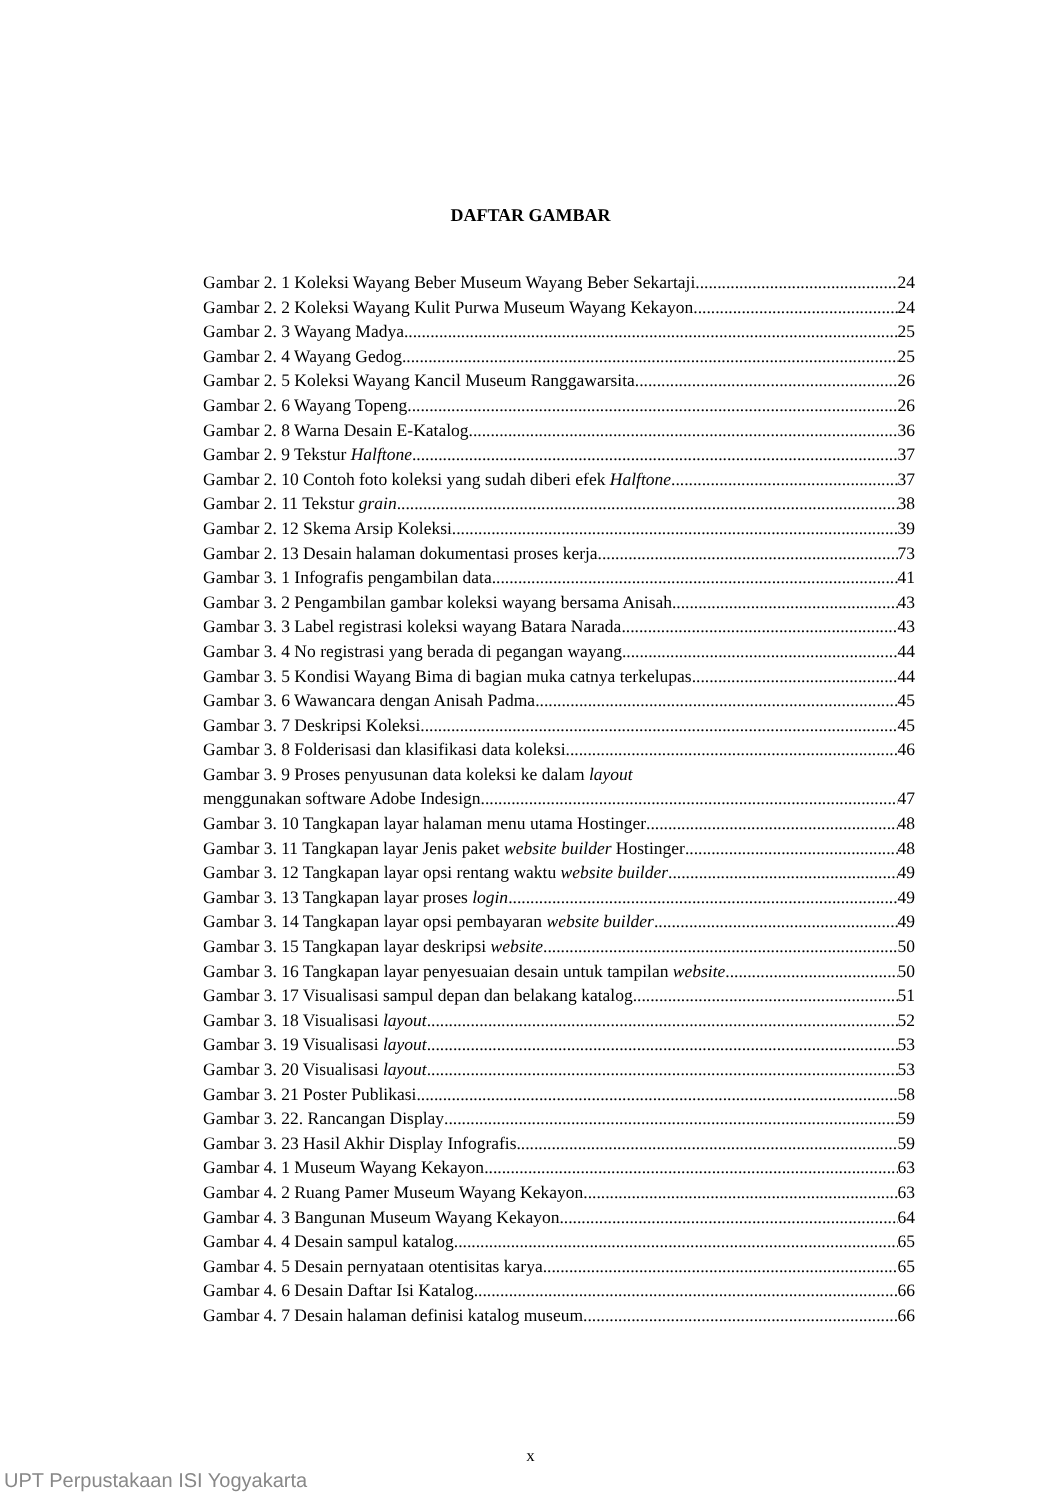DAFTAR GAMBAR
Gambar 2. 1 Koleksi Wayang Beber Museum Wayang Beber Sekartaji 24
Gambar 2. 2 Koleksi Wayang Kulit Purwa Museum Wayang Kekayon 24
Gambar 2. 3 Wayang Madya 25
Gambar 2. 4 Wayang Gedog 25
Gambar 2. 5 Koleksi Wayang Kancil Museum Ranggawarsita 26
Gambar 2. 6 Wayang Topeng 26
Gambar 2. 8 Warna Desain E-Katalog 36
Gambar 2. 9 Tekstur Halftone 37
Gambar 2. 10 Contoh foto koleksi yang sudah diberi efek Halftone 37
Gambar 2. 11 Tekstur grain 38
Gambar 2. 12 Skema Arsip Koleksi 39
Gambar 2. 13 Desain halaman dokumentasi proses kerja 73
Gambar 3. 1 Infografis pengambilan data 41
Gambar 3. 2 Pengambilan gambar koleksi wayang bersama Anisah 43
Gambar 3. 3 Label registrasi koleksi wayang Batara Narada 43
Gambar 3. 4 No registrasi yang berada di pegangan wayang 44
Gambar 3. 5 Kondisi Wayang Bima di bagian muka catnya terkelupas 44
Gambar 3. 6 Wawancara dengan Anisah Padma 45
Gambar 3. 7 Deskripsi Koleksi 45
Gambar 3. 8 Folderisasi dan klasifikasi data koleksi 46
Gambar 3. 9 Proses penyusunan data koleksi ke dalam layout
menggunakan software Adobe Indesign 47
Gambar 3. 10 Tangkapan layar halaman menu utama Hostinger 48
Gambar 3. 11 Tangkapan layar Jenis paket website builder Hostinger 48
Gambar 3. 12 Tangkapan layar opsi rentang waktu website builder 49
Gambar 3. 13 Tangkapan layar proses login 49
Gambar 3. 14 Tangkapan layar opsi pembayaran website builder 49
Gambar 3. 15 Tangkapan layar deskripsi website 50
Gambar 3. 16 Tangkapan layar penyesuaian desain untuk tampilan website 50
Gambar 3. 17 Visualisasi sampul depan dan belakang katalog 51
Gambar 3. 18 Visualisasi layout 52
Gambar 3. 19 Visualisasi layout 53
Gambar 3. 20 Visualisasi layout 53
Gambar 3. 21 Poster Publikasi 58
Gambar 3. 22. Rancangan Display 59
Gambar 3. 23 Hasil Akhir Display Infografis 59
Gambar 4. 1 Museum Wayang Kekayon 63
Gambar 4. 2 Ruang Pamer Museum Wayang Kekayon 63
Gambar 4. 3 Bangunan Museum Wayang Kekayon 64
Gambar 4. 4 Desain sampul katalog 65
Gambar 4. 5 Desain pernyataan otentisitas karya 65
Gambar 4. 6 Desain Daftar Isi Katalog 66
Gambar 4. 7 Desain halaman definisi katalog museum 66
x
UPT Perpustakaan ISI Yogyakarta